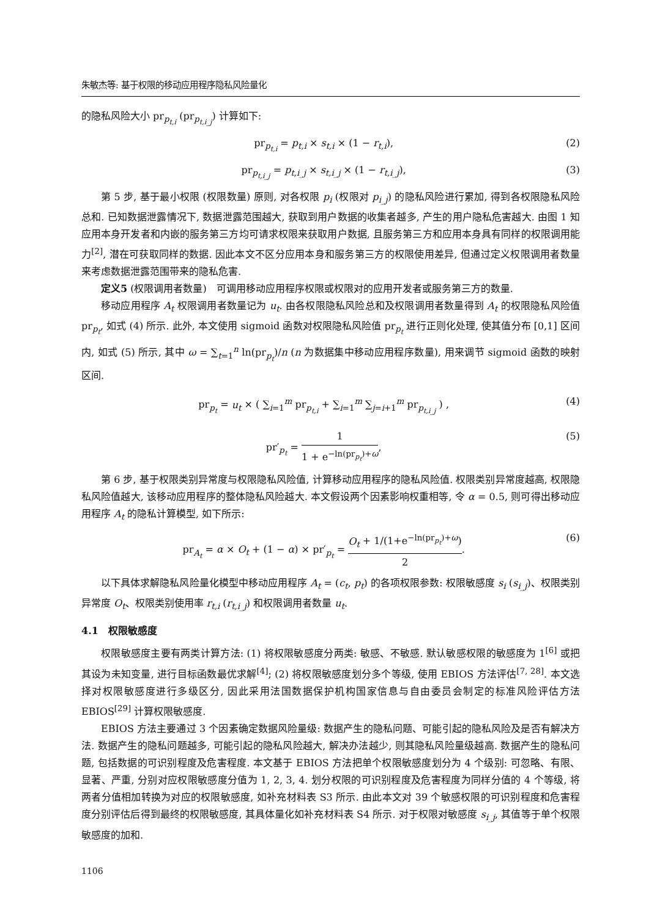朱敏杰等: 基于权限的移动应用程序隐私风险量化
的隐私风险大小 pr<sub>p<sub>t,i</sub></sub> (pr<sub>p<sub>t,i_j</sub></sub>) 计算如下:
pr<sub>p<sub>t,i</sub></sub> = p<sub>t,i</sub> × s<sub>t,i</sub> × (1 − r<sub>t,i</sub>), (2)
pr<sub>p<sub>t,i_j</sub></sub> = p<sub>t,i_j</sub> × s<sub>t,i_j</sub> × (1 − r<sub>t,i_j</sub>), (3)
第 5 步, 基于最小权限 (权限数量) 原则, 对各权限 p<sub>i</sub> (权限对 p<sub>i_j</sub>) 的隐私风险进行累加, 得到各权限隐私风险总和. 已知数据泄露情况下, 数据泄露范围越大, 获取到用户数据的收集者越多, 产生的用户隐私危害越大. 由图 1 知应用本身开发者和内嵌的服务第三方均可请求权限来获取用户数据, 且服务第三方和应用本身具有同样的权限调用能力<sup>[2]</sup>, 潜在可获取同样的数据. 因此本文不区分应用本身和服务第三方的权限使用差异, 但通过定义权限调用者数量来考虑数据泄露范围带来的隐私危害.
定义5 (权限调用者数量)　可调用移动应用程序权限或权限对的应用开发者或服务第三方的数量.
移动应用程序 A<sub>t</sub> 权限调用者数量记为 u<sub>t</sub>. 由各权限隐私风险总和及权限调用者数量得到 A<sub>t</sub> 的权限隐私风险值 pr<sub>p<sub>t</sub></sub>, 如式 (4) 所示. 此外, 本文使用 sigmoid 函数对权限隐私风险值 pr<sub>p<sub>t</sub></sub> 进行正则化处理, 使其值分布 [0,1] 区间内, 如式 (5) 所示, 其中 ω = ∑<sub>t=1</sub><sup>n</sup> ln(pr<sub>p<sub>t</sub></sub>)/n (n 为数据集中移动应用程序数量), 用来调节 sigmoid 函数的映射区间.
pr<sub>p<sub>t</sub></sub> = u<sub>t</sub> × ( ∑<sub>i=1</sub><sup>m</sup> pr<sub>p<sub>t,i</sub></sub> + ∑<sub>i=1</sub><sup>m</sup> ∑<sub>j=i+1</sub><sup>m</sup> pr<sub>p<sub>t,i_j</sub></sub> ) , (4)
pr′<sub>p<sub>t</sub></sub> = 1 1 + e<sup>−ln(pr<sub>p<sub>t</sub></sub>)+ω</sup>, (5)
第 6 步, 基于权限类别异常度与权限隐私风险值, 计算移动应用程序的隐私风险值. 权限类别异常度越高, 权限隐私风险值越大, 该移动应用程序的整体隐私风险越大. 本文假设两个因素影响权重相等, 令 α = 0.5, 则可得出移动应用程序 A<sub>t</sub> 的隐私计算模型, 如下所示:
pr<sub>A<sub>t</sub></sub> = α × O<sub>t</sub> + (1 − α) × pr′<sub>p<sub>t</sub></sub> = O<sub>t</sub> + 1/(1+e<sup>−ln(pr<sub>p<sub>t</sub></sub>)+ω</sup>) 2. (6)
以下具体求解隐私风险量化模型中移动应用程序 A<sub>t</sub> = (c<sub>t</sub>, p<sub>t</sub>) 的各项权限参数: 权限敏感度 s<sub>i</sub> (s<sub>i_j</sub>)、权限类别异常度 O<sub>t</sub>、权限类别使用率 r<sub>t,i</sub> (r<sub>t,i_j</sub>) 和权限调用者数量 u<sub>t</sub>.
4.1　权限敏感度
权限敏感度主要有两类计算方法: (1) 将权限敏感度分两类: 敏感、不敏感. 默认敏感权限的敏感度为 1<sup>[6]</sup> 或把其设为未知变量, 进行目标函数最优求解<sup>[4]</sup>; (2) 将权限敏感度划分多个等级, 使用 EBIOS 方法评估<sup>[7, 28]</sup>. 本文选择对权限敏感度进行多级区分, 因此采用法国数据保护机构国家信息与自由委员会制定的标准风险评估方法 EBIOS<sup>[29]</sup> 计算权限敏感度.
EBIOS 方法主要通过 3 个因素确定数据风险量级: 数据产生的隐私问题、可能引起的隐私风险及是否有解决方法. 数据产生的隐私问题越多, 可能引起的隐私风险越大, 解决办法越少, 则其隐私风险量级越高. 数据产生的隐私问题, 包括数据的可识别程度及危害程度. 本文基于 EBIOS 方法把单个权限敏感度划分为 4 个级别: 可忽略、有限、显著、严重, 分别对应权限敏感度分值为 1, 2, 3, 4. 划分权限的可识别程度及危害程度为同样分值的 4 个等级, 将两者分值相加转换为对应的权限敏感度, 如补充材料表 S3 所示. 由此本文对 39 个敏感权限的可识别程度和危害程度分别评估后得到最终的权限敏感度, 其具体量化如补充材料表 S4 所示. 对于权限对敏感度 s<sub>i_j</sub>, 其值等于单个权限敏感度的加和.
1106